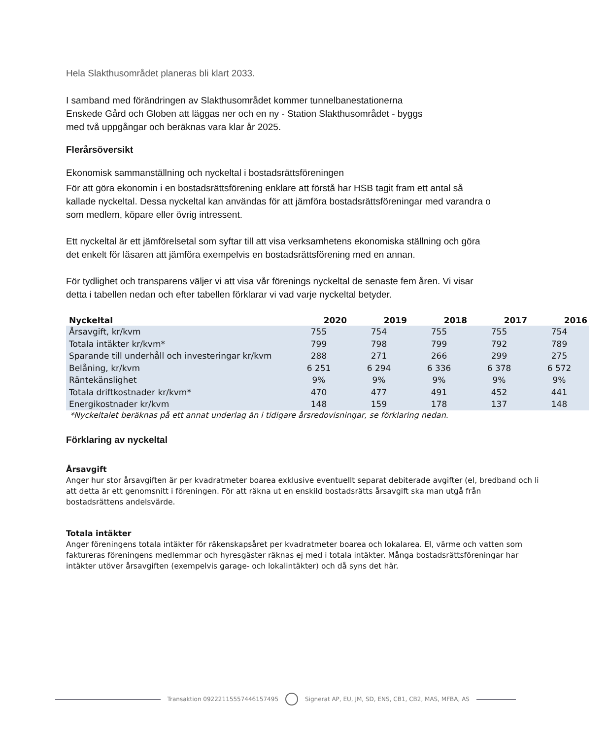Hela Slakthusområdet planeras bli klart 2033.
I samband med förändringen av Slakthusområdet kommer tunnelbanestationerna
Enskede Gård och Globen att läggas ner och en ny - Station Slakthusområdet - byggs
med två uppgångar och beräknas vara klar år 2025.
Flerårsöversikt
Ekonomisk sammanställning och nyckeltal i bostadsrättsföreningen
För att göra ekonomin i en bostadsrättsförening enklare att förstå har HSB tagit fram ett antal så
kallade nyckeltal. Dessa nyckeltal kan användas för att jämföra bostadsrättsföreningar med varandra o
som medlem, köpare eller övrig intressent.
Ett nyckeltal är ett jämförelsetal som syftar till att visa verksamhetens ekonomiska ställning och göra
det enkelt för läsaren att jämföra exempelvis en bostadsrättsförening med en annan.
För tydlighet och transparens väljer vi att visa vår förenings nyckeltal de senaste fem åren. Vi visar
detta i tabellen nedan och efter tabellen förklarar vi vad varje nyckeltal betyder.
| Nyckeltal | 2020 | 2019 | 2018 | 2017 | 2016 |
| --- | --- | --- | --- | --- | --- |
| Årsavgift, kr/kvm | 755 | 754 | 755 | 755 | 754 |
| Totala intäkter kr/kvm* | 799 | 798 | 799 | 792 | 789 |
| Sparande till underhåll och investeringar kr/kvm | 288 | 271 | 266 | 299 | 275 |
| Belåning, kr/kvm | 6 251 | 6 294 | 6 336 | 6 378 | 6 572 |
| Räntekänslighet | 9% | 9% | 9% | 9% | 9% |
| Totala driftkostnader kr/kvm* | 470 | 477 | 491 | 452 | 441 |
| Energikostnader kr/kvm | 148 | 159 | 178 | 137 | 148 |
*Nyckeltalet beräknas på ett annat underlag än i tidigare årsredovisningar, se förklaring nedan.
Förklaring av nyckeltal
Årsavgift
Anger hur stor årsavgiften är per kvadratmeter boarea exklusive eventuellt separat debiterade avgifter (el, bredband och li
att detta är ett genomsnitt i föreningen. För att räkna ut en enskild bostadsrätts årsavgift ska man utgå från
bostadsrättens andelsvärde.
Totala intäkter
Anger föreningens totala intäkter för räkenskapsåret per kvadratmeter boarea och lokalarea. El, värme och vatten som
faktureras föreningens medlemmar och hyresgäster räknas ej med i totala intäkter. Många bostadsrättsföreningar har
intäkter utöver årsavgiften (exempelvis garage- och lokalintäkter) och då syns det här.
Transaktion 09222115557446157495
Signerat AP, EU, JM, SD, ENS, CB1, CB2, MAS, MFBA, AS